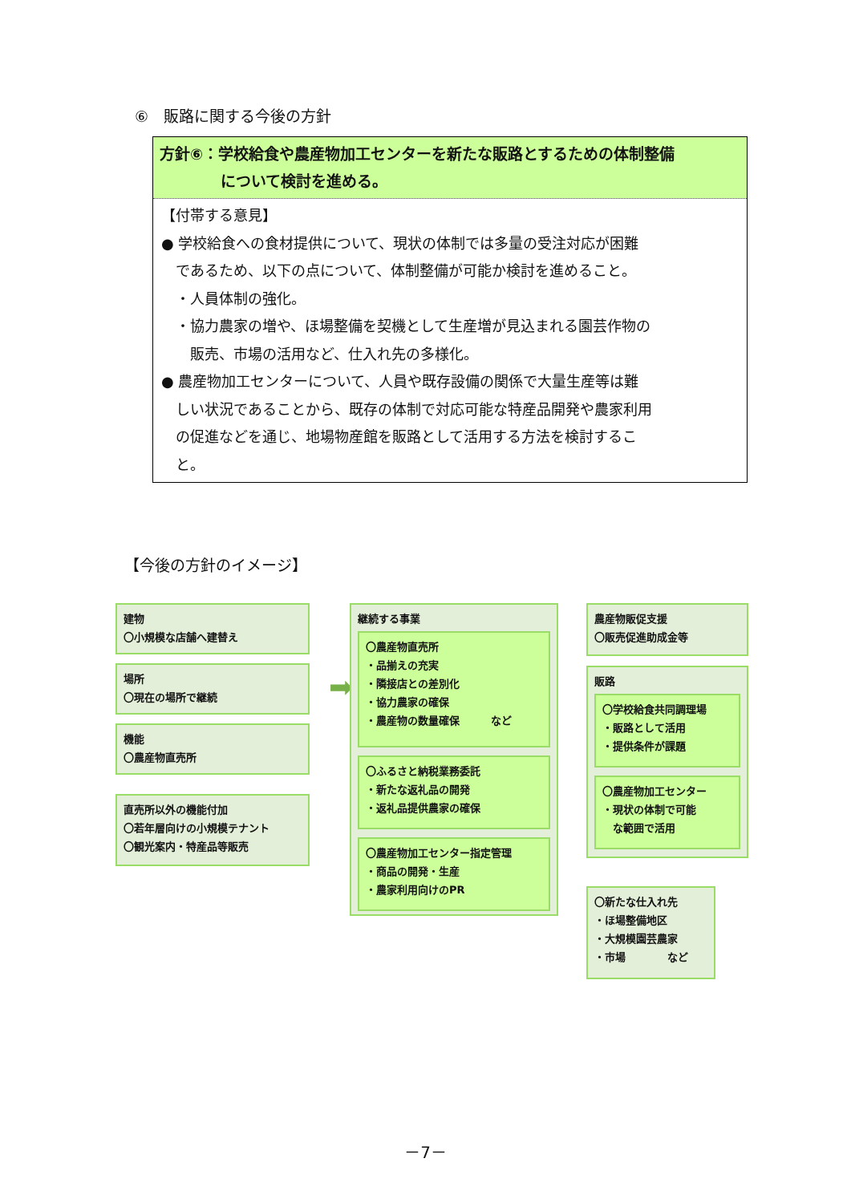⑥　販路に関する今後の方針
方針⑥：学校給食や農産物加工センターを新たな販路とするための体制整備
　　　　について検討を進める。
【付帯する意見】
● 学校給食への食材提供について、現状の体制では多量の受注対応が困難
　であるため、以下の点について、体制整備が可能か検討を進めること。
　・人員体制の強化。
　・協力農家の増や、ほ場整備を契機として生産増が見込まれる園芸作物の
　　販売、市場の活用など、仕入れ先の多様化。
● 農産物加工センターについて、人員や既存設備の関係で大量生産等は難
　しい状況であることから、既存の体制で対応可能な特産品開発や農家利用
　の促進などを通じ、地場物産館を販路として活用する方法を検討するこ
　と。
【今後の方針のイメージ】
建物
〇小規模な店舗へ建替え
場所
〇現在の場所で継続
機能
〇農産物直売所
直売所以外の機能付加
〇若年層向けの小規模テナント
〇観光案内・特産品等販売
➡
継続する事業
〇農産物直売所
・品揃えの充実
・隣接店との差別化
・協力農家の確保
・農産物の数量確保　　　など
〇ふるさと納税業務委託
・新たな返礼品の開発
・返礼品提供農家の確保
〇農産物加工センター指定管理
・商品の開発・生産
・農家利用向けのPR
農産物販促支援
〇販売促進助成金等
販路
〇学校給食共同調理場
・販路として活用
・提供条件が課題
〇農産物加工センター
・現状の体制で可能
　な範囲で活用
〇新たな仕入れ先
・ほ場整備地区
・大規模園芸農家
・市場　　　　など
－7－